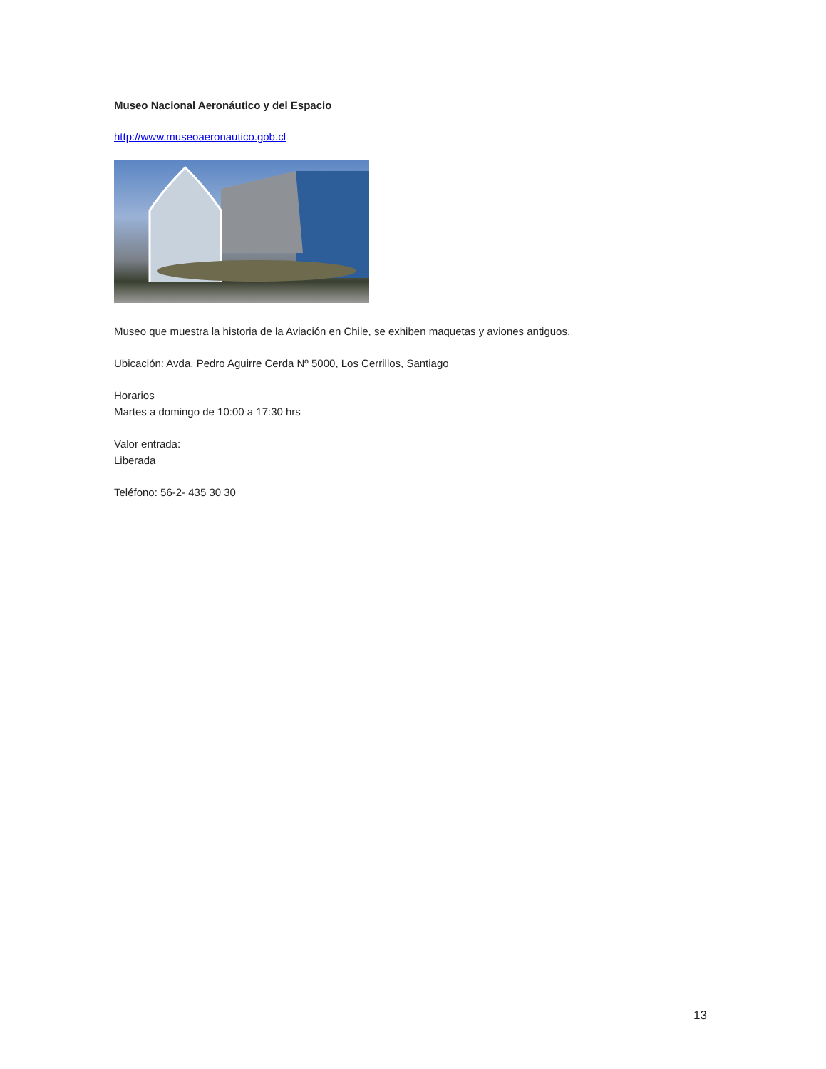Museo Nacional Aeronáutico y del Espacio
http://www.museoaeronautico.gob.cl
Museo que muestra la historia de la Aviación en Chile, se exhiben maquetas y aviones antiguos.
Ubicación: Avda. Pedro Aguirre Cerda Nº 5000, Los Cerrillos, Santiago
Horarios
Martes a domingo de 10:00 a 17:30 hrs
Valor entrada:
Liberada
Teléfono: 56-2- 435 30 30
13